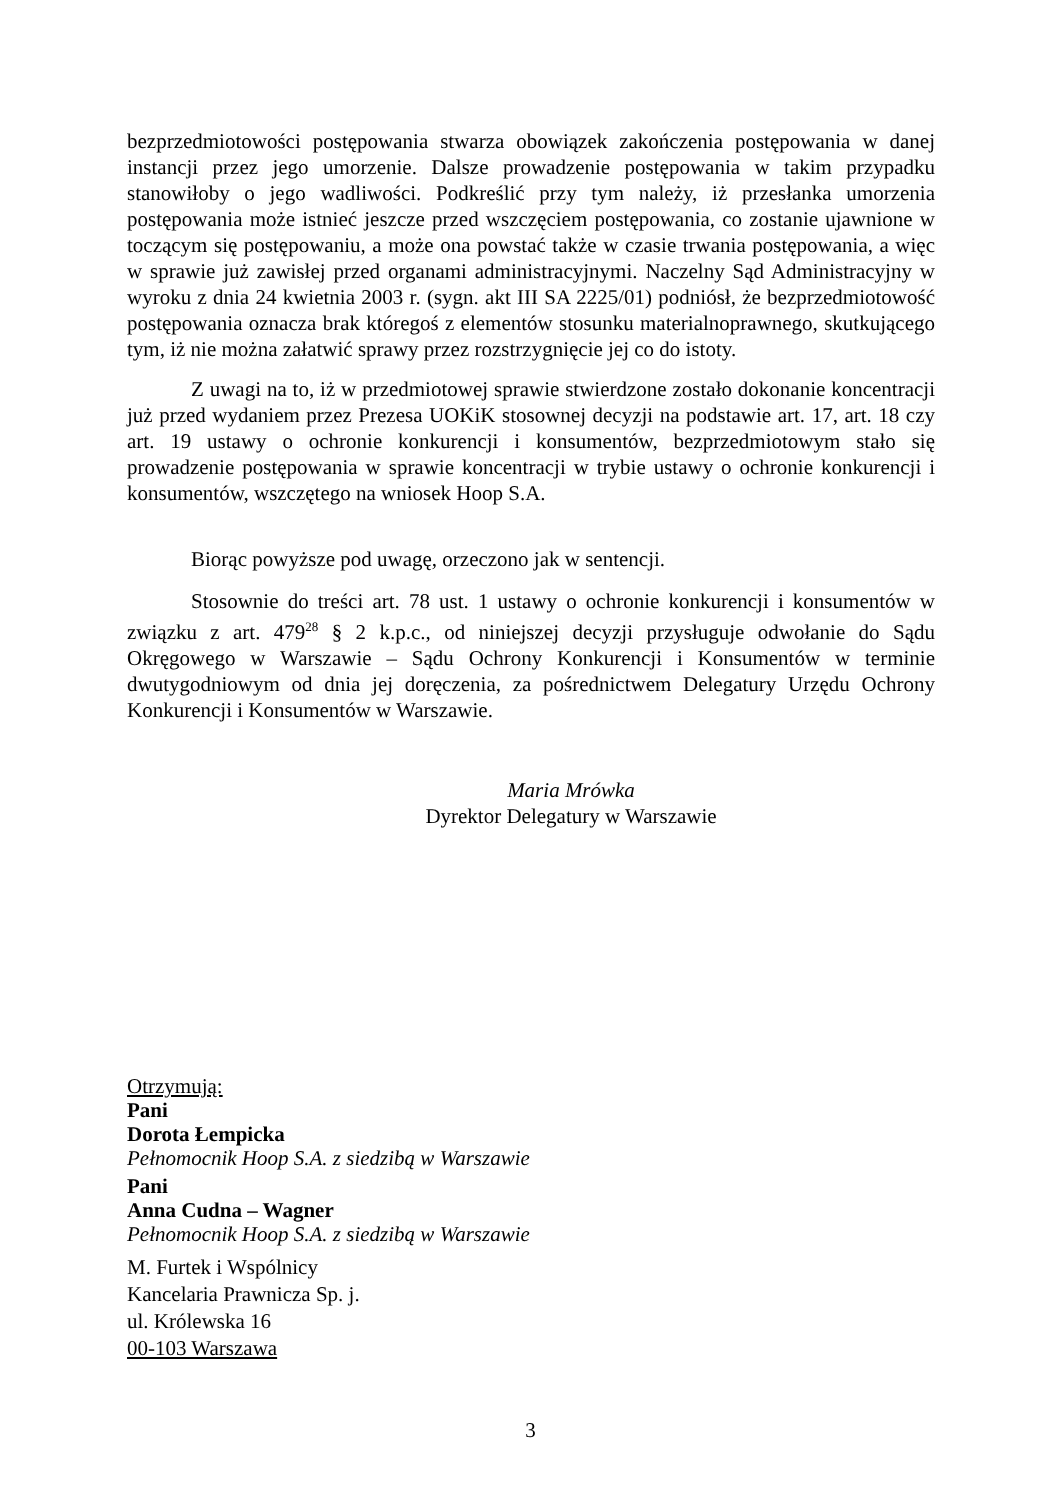bezprzedmiotowości postępowania stwarza obowiązek zakończenia postępowania w danej instancji przez jego umorzenie. Dalsze prowadzenie postępowania w takim przypadku stanowiłoby o jego wadliwości. Podkreślić przy tym należy, iż przesłanka umorzenia postępowania może istnieć jeszcze przed wszczęciem postępowania, co zostanie ujawnione w toczącym się postępowaniu, a może ona powstać także w czasie trwania postępowania, a więc w sprawie już zawisłej przed organami administracyjnymi. Naczelny Sąd Administracyjny w wyroku z dnia 24 kwietnia 2003 r. (sygn. akt III SA 2225/01) podniósł, że bezprzedmiotowość postępowania oznacza brak któregoś z elementów stosunku materialnoprawnego, skutkującego tym, iż nie można załatwić sprawy przez rozstrzygnięcie jej co do istoty.
Z uwagi na to, iż w przedmiotowej sprawie stwierdzone zostało dokonanie koncentracji już przed wydaniem przez Prezesa UOKiK stosownej decyzji na podstawie art. 17, art. 18 czy art. 19 ustawy o ochronie konkurencji i konsumentów, bezprzedmiotowym stało się prowadzenie postępowania w sprawie koncentracji w trybie ustawy o ochronie konkurencji i konsumentów, wszczętego na wniosek Hoop S.A.
Biorąc powyższe pod uwagę, orzeczono jak w sentencji.
Stosownie do treści art. 78 ust. 1 ustawy o ochronie konkurencji i konsumentów w związku z art. 479<sup>28</sup> § 2 k.p.c., od niniejszej decyzji przysługuje odwołanie do Sądu Okręgowego w Warszawie – Sądu Ochrony Konkurencji i Konsumentów w terminie dwutygodniowym od dnia jej doręczenia, za pośrednictwem Delegatury Urzędu Ochrony Konkurencji i Konsumentów w Warszawie.
Maria Mrówka
Dyrektor Delegatury w Warszawie
Otrzymują:
Pani
Dorota Łempicka
Pełnomocnik Hoop S.A. z siedzibą w Warszawie
Pani
Anna Cudna – Wagner
Pełnomocnik Hoop S.A. z siedzibą w Warszawie
M. Furtek i Wspólnicy
Kancelaria Prawnicza Sp. j.
ul. Królewska 16
00-103 Warszawa
3